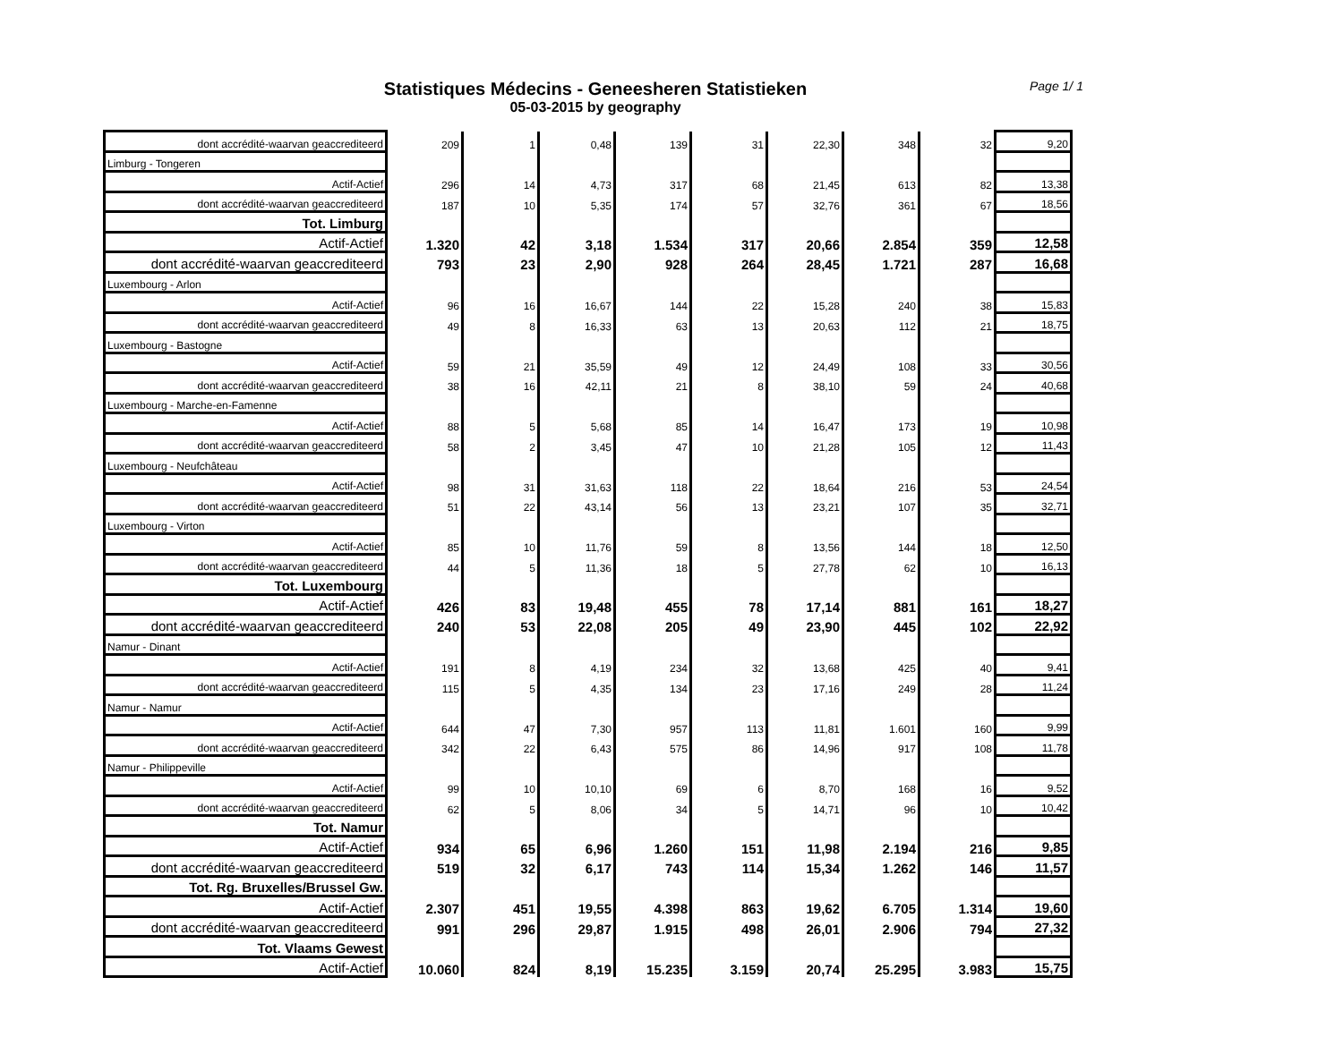Statistiques Médecins - Geneesheren Statistieken
05-03-2015 by geography
Page 1/ 1
| dont accrédité-waarvan geaccrediteerd | 209 | 1 | 0,48 | 139 | 31 | 22,30 | 348 | 32 | 9,20 |
| Limburg - Tongeren | | | | | | | | | |
| Actif-Actief | 296 | 14 | 4,73 | 317 | 68 | 21,45 | 613 | 82 | 13,38 |
| dont accrédité-waarvan geaccrediteerd | 187 | 10 | 5,35 | 174 | 57 | 32,76 | 361 | 67 | 18,56 |
| Tot. Limburg | | | | | | | | | |
| Actif-Actief | 1.320 | 42 | 3,18 | 1.534 | 317 | 20,66 | 2.854 | 359 | 12,58 |
| dont accrédité-waarvan geaccrediteerd | 793 | 23 | 2,90 | 928 | 264 | 28,45 | 1.721 | 287 | 16,68 |
| Luxembourg - Arlon | | | | | | | | | |
| Actif-Actief | 96 | 16 | 16,67 | 144 | 22 | 15,28 | 240 | 38 | 15,83 |
| dont accrédité-waarvan geaccrediteerd | 49 | 8 | 16,33 | 63 | 13 | 20,63 | 112 | 21 | 18,75 |
| Luxembourg - Bastogne | | | | | | | | | |
| Actif-Actief | 59 | 21 | 35,59 | 49 | 12 | 24,49 | 108 | 33 | 30,56 |
| dont accrédité-waarvan geaccrediteerd | 38 | 16 | 42,11 | 21 | 8 | 38,10 | 59 | 24 | 40,68 |
| Luxembourg - Marche-en-Famenne | | | | | | | | | |
| Actif-Actief | 88 | 5 | 5,68 | 85 | 14 | 16,47 | 173 | 19 | 10,98 |
| dont accrédité-waarvan geaccrediteerd | 58 | 2 | 3,45 | 47 | 10 | 21,28 | 105 | 12 | 11,43 |
| Luxembourg - Neufchâteau | | | | | | | | | |
| Actif-Actief | 98 | 31 | 31,63 | 118 | 22 | 18,64 | 216 | 53 | 24,54 |
| dont accrédité-waarvan geaccrediteerd | 51 | 22 | 43,14 | 56 | 13 | 23,21 | 107 | 35 | 32,71 |
| Luxembourg - Virton | | | | | | | | | |
| Actif-Actief | 85 | 10 | 11,76 | 59 | 8 | 13,56 | 144 | 18 | 12,50 |
| dont accrédité-waarvan geaccrediteerd | 44 | 5 | 11,36 | 18 | 5 | 27,78 | 62 | 10 | 16,13 |
| Tot. Luxembourg | | | | | | | | | |
| Actif-Actief | 426 | 83 | 19,48 | 455 | 78 | 17,14 | 881 | 161 | 18,27 |
| dont accrédité-waarvan geaccrediteerd | 240 | 53 | 22,08 | 205 | 49 | 23,90 | 445 | 102 | 22,92 |
| Namur - Dinant | | | | | | | | | |
| Actif-Actief | 191 | 8 | 4,19 | 234 | 32 | 13,68 | 425 | 40 | 9,41 |
| dont accrédité-waarvan geaccrediteerd | 115 | 5 | 4,35 | 134 | 23 | 17,16 | 249 | 28 | 11,24 |
| Namur - Namur | | | | | | | | | |
| Actif-Actief | 644 | 47 | 7,30 | 957 | 113 | 11,81 | 1.601 | 160 | 9,99 |
| dont accrédité-waarvan geaccrediteerd | 342 | 22 | 6,43 | 575 | 86 | 14,96 | 917 | 108 | 11,78 |
| Namur - Philippeville | | | | | | | | | |
| Actif-Actief | 99 | 10 | 10,10 | 69 | 6 | 8,70 | 168 | 16 | 9,52 |
| dont accrédité-waarvan geaccrediteerd | 62 | 5 | 8,06 | 34 | 5 | 14,71 | 96 | 10 | 10,42 |
| Tot. Namur | | | | | | | | | |
| Actif-Actief | 934 | 65 | 6,96 | 1.260 | 151 | 11,98 | 2.194 | 216 | 9,85 |
| dont accrédité-waarvan geaccrediteerd | 519 | 32 | 6,17 | 743 | 114 | 15,34 | 1.262 | 146 | 11,57 |
| Tot. Rg. Bruxelles/Brussel Gw. | | | | | | | | | |
| Actif-Actief | 2.307 | 451 | 19,55 | 4.398 | 863 | 19,62 | 6.705 | 1.314 | 19,60 |
| dont accrédité-waarvan geaccrediteerd | 991 | 296 | 29,87 | 1.915 | 498 | 26,01 | 2.906 | 794 | 27,32 |
| Tot. Vlaams Gewest | | | | | | | | | |
| Actif-Actief | 10.060 | 824 | 8,19 | 15.235 | 3.159 | 20,74 | 25.295 | 3.983 | 15,75 |